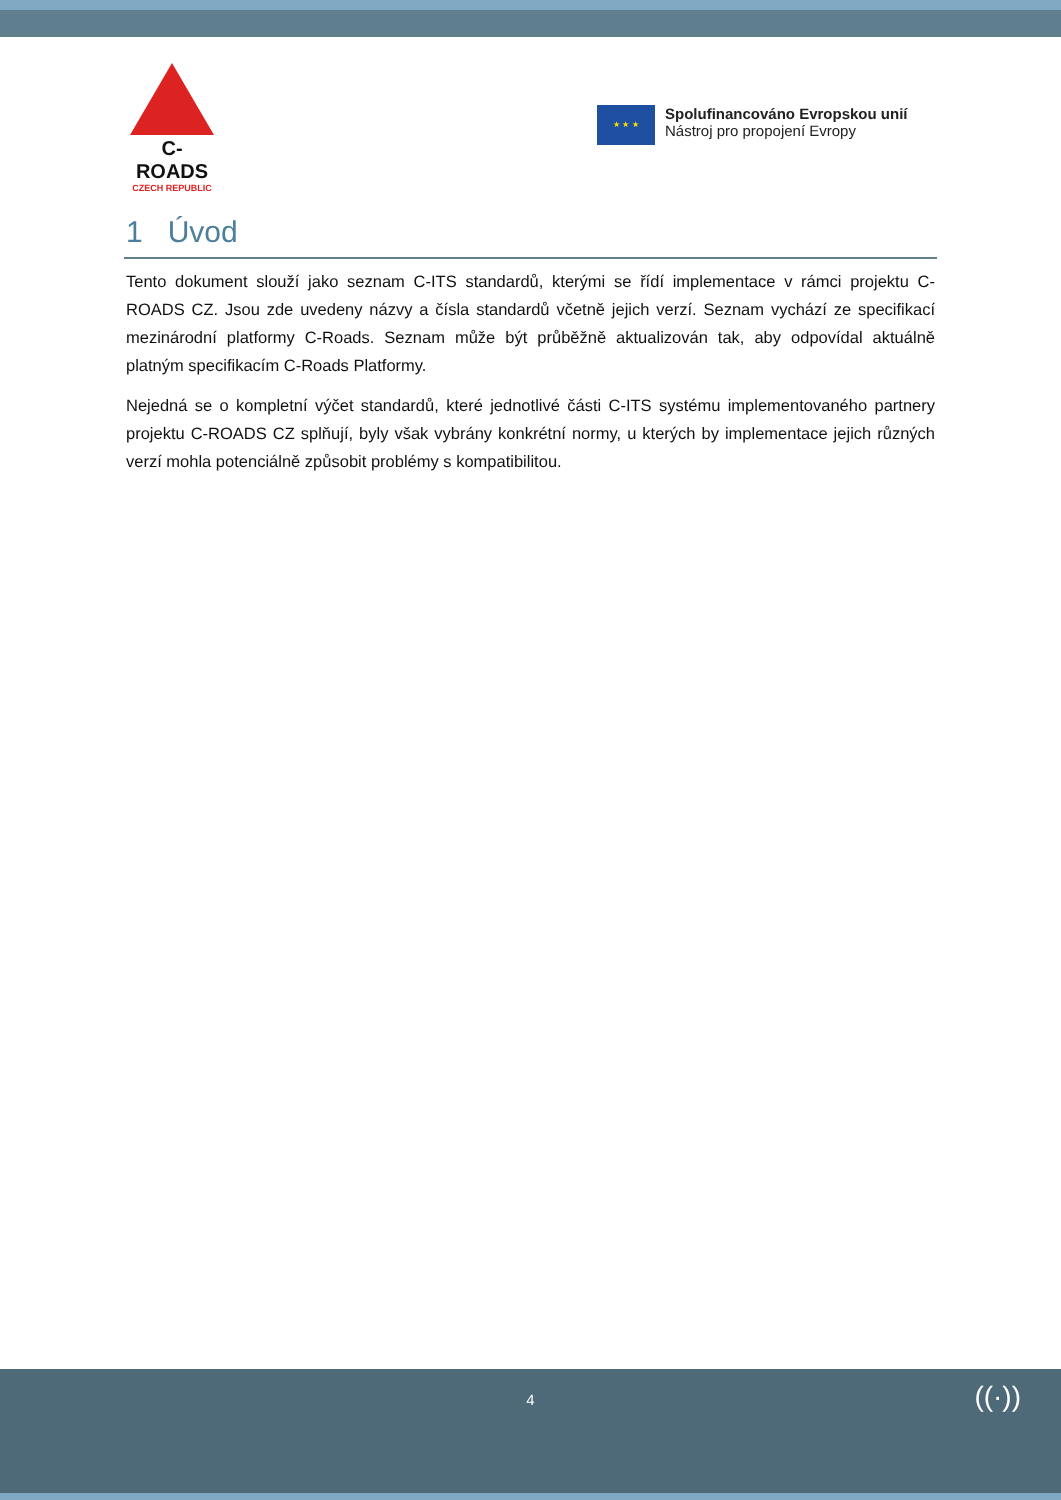C-ROADS
CZECH REPUBLIC
★ ★ ★
Spolufinancováno Evropskou unií
Nástroj pro propojení Evropy
1 Úvod
Tento dokument slouží jako seznam C-ITS standardů, kterými se řídí implementace v rámci projektu C-ROADS CZ. Jsou zde uvedeny názvy a čísla standardů včetně jejich verzí. Seznam vychází ze specifikací mezinárodní platformy C-Roads. Seznam může být průběžně aktualizován tak, aby odpovídal aktuálně platným specifikacím C-Roads Platformy.
Nejedná se o kompletní výčet standardů, které jednotlivé části C-ITS systému implementovaného partnery projektu C-ROADS CZ splňují, byly však vybrány konkrétní normy, u kterých by implementace jejich různých verzí mohla potenciálně způsobit problémy s kompatibilitou.
4
((·))